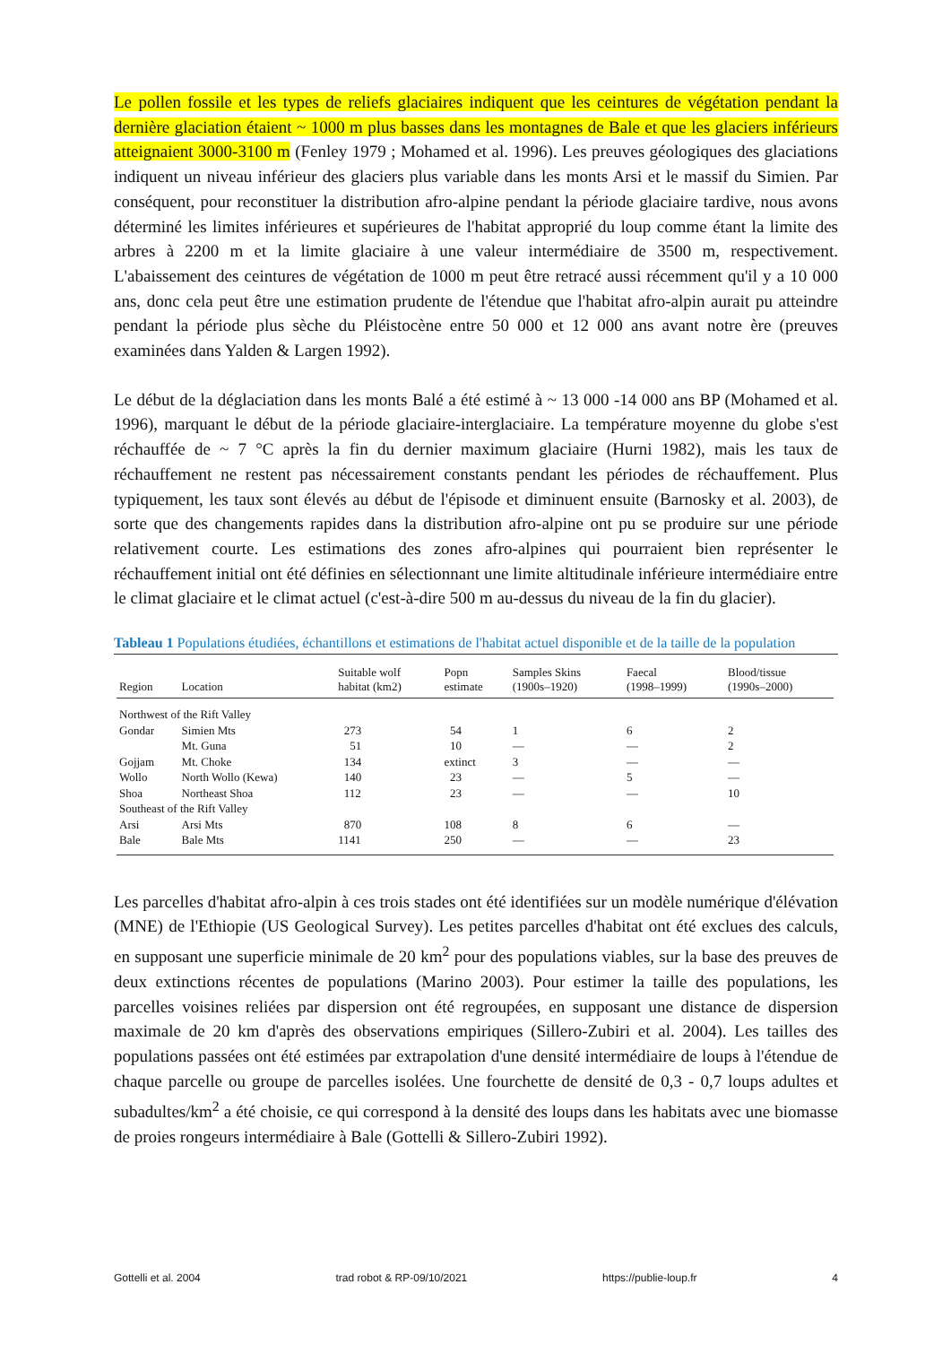Le pollen fossile et les types de reliefs glaciaires indiquent que les ceintures de végétation pendant la dernière glaciation étaient ~ 1000 m plus basses dans les montagnes de Bale et que les glaciers inférieurs atteignaient 3000-3100 m (Fenley 1979 ; Mohamed et al. 1996). Les preuves géologiques des glaciations indiquent un niveau inférieur des glaciers plus variable dans les monts Arsi et le massif du Simien. Par conséquent, pour reconstituer la distribution afro-alpine pendant la période glaciaire tardive, nous avons déterminé les limites inférieures et supérieures de l'habitat approprié du loup comme étant la limite des arbres à 2200 m et la limite glaciaire à une valeur intermédiaire de 3500 m, respectivement. L'abaissement des ceintures de végétation de 1000 m peut être retracé aussi récemment qu'il y a 10 000 ans, donc cela peut être une estimation prudente de l'étendue que l'habitat afro-alpin aurait pu atteindre pendant la période plus sèche du Pléistocène entre 50 000 et 12 000 ans avant notre ère (preuves examinées dans Yalden & Largen 1992).
Le début de la déglaciation dans les monts Balé a été estimé à ~ 13 000 -14 000 ans BP (Mohamed et al. 1996), marquant le début de la période glaciaire-interglaciaire. La température moyenne du globe s'est réchauffée de ~ 7 °C après la fin du dernier maximum glaciaire (Hurni 1982), mais les taux de réchauffement ne restent pas nécessairement constants pendant les périodes de réchauffement. Plus typiquement, les taux sont élevés au début de l'épisode et diminuent ensuite (Barnosky et al. 2003), de sorte que des changements rapides dans la distribution afro-alpine ont pu se produire sur une période relativement courte. Les estimations des zones afro-alpines qui pourraient bien représenter le réchauffement initial ont été définies en sélectionnant une limite altitudinale inférieure intermédiaire entre le climat glaciaire et le climat actuel (c'est-à-dire 500 m au-dessus du niveau de la fin du glacier).
Tableau 1 Populations étudiées, échantillons et estimations de l'habitat actuel disponible et de la taille de la population
| Region | Location | Suitable wolf habitat (km2) | Popn estimate | Samples Skins (1900s–1920) | Faecal (1998–1999) | Blood/tissue (1990s–2000) |
| --- | --- | --- | --- | --- | --- | --- |
| Northwest of the Rift Valley | | | | | | |
| Gondar | Simien Mts | 273 | 54 | 1 | 6 | 2 |
| | Mt. Guna | 51 | 10 | — | — | 2 |
| Gojjam | Mt. Choke | 134 | extinct | 3 | — | — |
| Wollo | North Wollo (Kewa) | 140 | 23 | — | 5 | — |
| Shoa | Northeast Shoa | 112 | 23 | — | — | 10 |
| Southeast of the Rift Valley | | | | | | |
| Arsi | Arsi Mts | 870 | 108 | 8 | 6 | — |
| Bale | Bale Mts | 1141 | 250 | — | — | 23 |
Les parcelles d'habitat afro-alpin à ces trois stades ont été identifiées sur un modèle numérique d'élévation (MNE) de l'Ethiopie (US Geological Survey). Les petites parcelles d'habitat ont été exclues des calculs, en supposant une superficie minimale de 20 km<sup>2</sup> pour des populations viables, sur la base des preuves de deux extinctions récentes de populations (Marino 2003). Pour estimer la taille des populations, les parcelles voisines reliées par dispersion ont été regroupées, en supposant une distance de dispersion maximale de 20 km d'après des observations empiriques (Sillero-Zubiri et al. 2004). Les tailles des populations passées ont été estimées par extrapolation d'une densité intermédiaire de loups à l'étendue de chaque parcelle ou groupe de parcelles isolées. Une fourchette de densité de 0,3 - 0,7 loups adultes et subadultes/km<sup>2</sup> a été choisie, ce qui correspond à la densité des loups dans les habitats avec une biomasse de proies rongeurs intermédiaire à Bale (Gottelli & Sillero-Zubiri 1992).
Gottelli et al. 2004 trad robot & RP-09/10/2021 https://publie-loup.fr 4